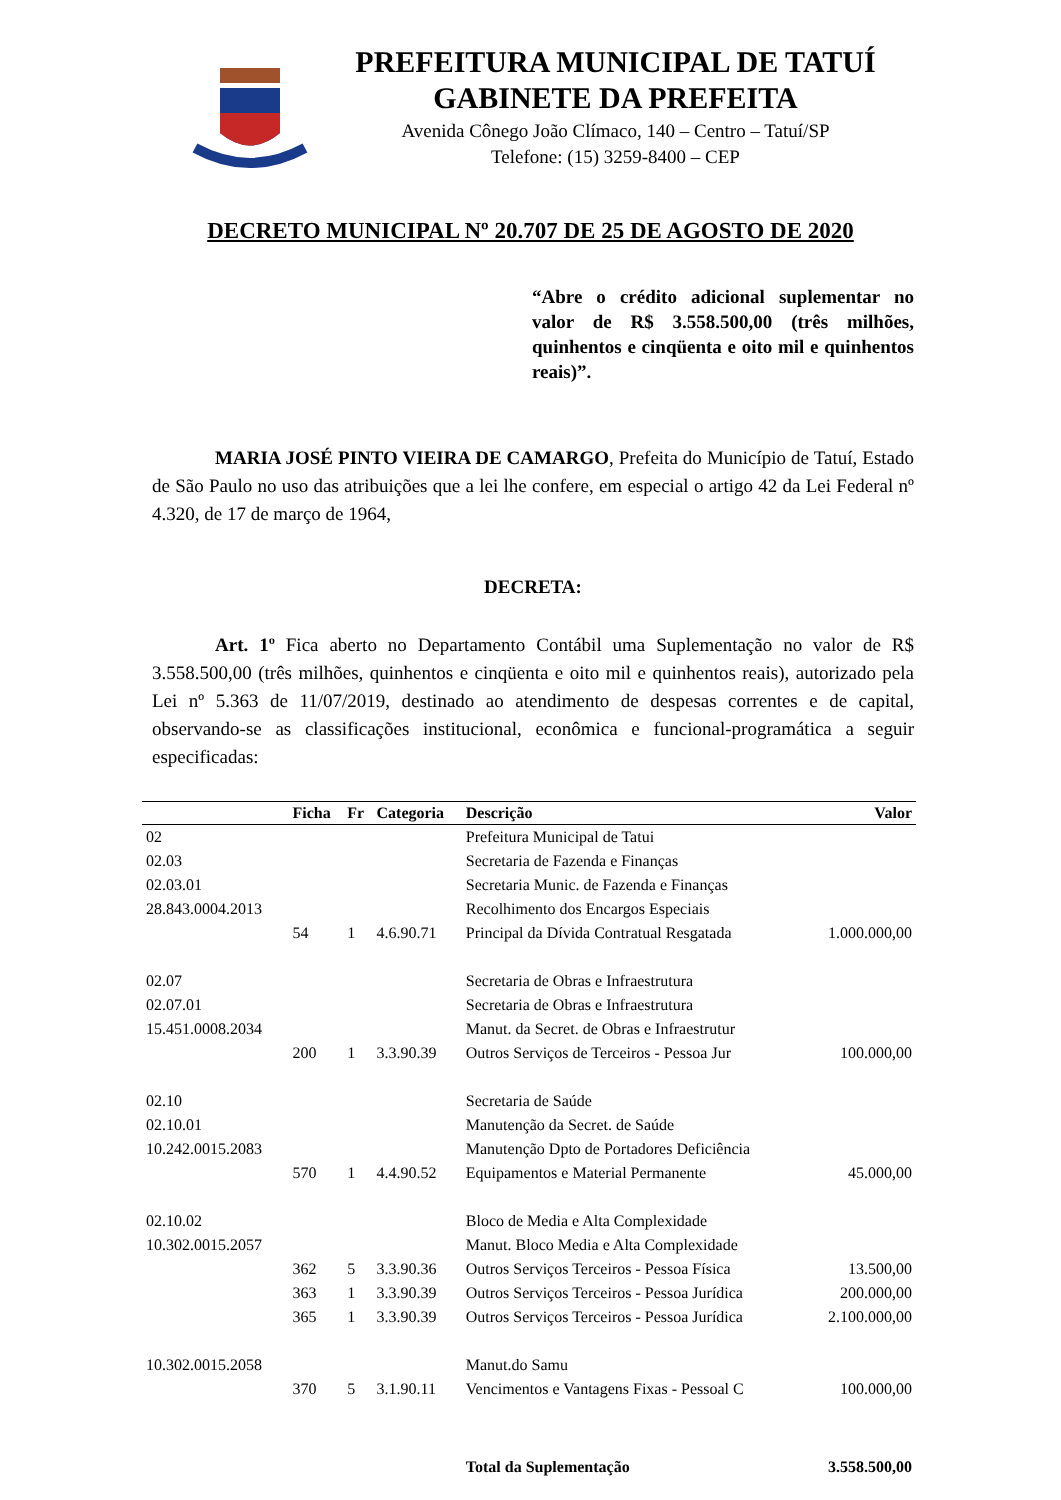PREFEITURA MUNICIPAL DE TATUÍ
GABINETE DA PREFEITA
Avenida Cônego João Clímaco, 140 – Centro – Tatuí/SP
Telefone: (15) 3259-8400 – CEP
DECRETO MUNICIPAL Nº 20.707 DE 25 DE AGOSTO DE 2020
“Abre o crédito adicional suplementar no valor de R$ 3.558.500,00 (três milhões, quinhentos e cinqüenta e oito mil e quinhentos reais)”.
MARIA JOSÉ PINTO VIEIRA DE CAMARGO, Prefeita do Município de Tatuí, Estado de São Paulo no uso das atribuições que a lei lhe confere, em especial o artigo 42 da Lei Federal nº 4.320, de 17 de março de 1964,
DECRETA:
Art. 1º Fica aberto no Departamento Contábil uma Suplementação no valor de R$ 3.558.500,00 (três milhões, quinhentos e cinqüenta e oito mil e quinhentos reais), autorizado pela Lei nº 5.363 de 11/07/2019, destinado ao atendimento de despesas correntes e de capital, observando-se as classificações institucional, econômica e funcional-programática a seguir especificadas:
| | Ficha | Fr | Categoria | Descrição | Valor |
| --- | --- | --- | --- | --- | --- |
| 02 | | | | Prefeitura Municipal de Tatui | |
| 02.03 | | | | Secretaria de Fazenda e Finanças | |
| 02.03.01 | | | | Secretaria Munic. de Fazenda e Finanças | |
| 28.843.0004.2013 | | | | Recolhimento dos Encargos Especiais | |
| | 54 | 1 | 4.6.90.71 | Principal da Dívida Contratual Resgatada | 1.000.000,00 |
| 02.07 | | | | Secretaria de Obras e Infraestrutura | |
| 02.07.01 | | | | Secretaria de Obras e Infraestrutura | |
| 15.451.0008.2034 | | | | Manut. da Secret. de Obras e Infraestrutur | |
| | 200 | 1 | 3.3.90.39 | Outros Serviços de Terceiros - Pessoa Jur | 100.000,00 |
| 02.10 | | | | Secretaria de Saúde | |
| 02.10.01 | | | | Manutenção da Secret. de Saúde | |
| 10.242.0015.2083 | | | | Manutenção Dpto de Portadores Deficiência | |
| | 570 | 1 | 4.4.90.52 | Equipamentos e Material Permanente | 45.000,00 |
| 02.10.02 | | | | Bloco de Media e Alta Complexidade | |
| 10.302.0015.2057 | | | | Manut. Bloco Media e Alta Complexidade | |
| | 362 | 5 | 3.3.90.36 | Outros Serviços Terceiros - Pessoa Física | 13.500,00 |
| | 363 | 1 | 3.3.90.39 | Outros Serviços Terceiros - Pessoa Jurídica | 200.000,00 |
| | 365 | 1 | 3.3.90.39 | Outros Serviços Terceiros - Pessoa Jurídica | 2.100.000,00 |
| 10.302.0015.2058 | | | | Manut.do Samu | |
| | 370 | 5 | 3.1.90.11 | Vencimentos e Vantagens Fixas - Pessoal C | 100.000,00 |
| | | | | Total da Suplementação | 3.558.500,00 |